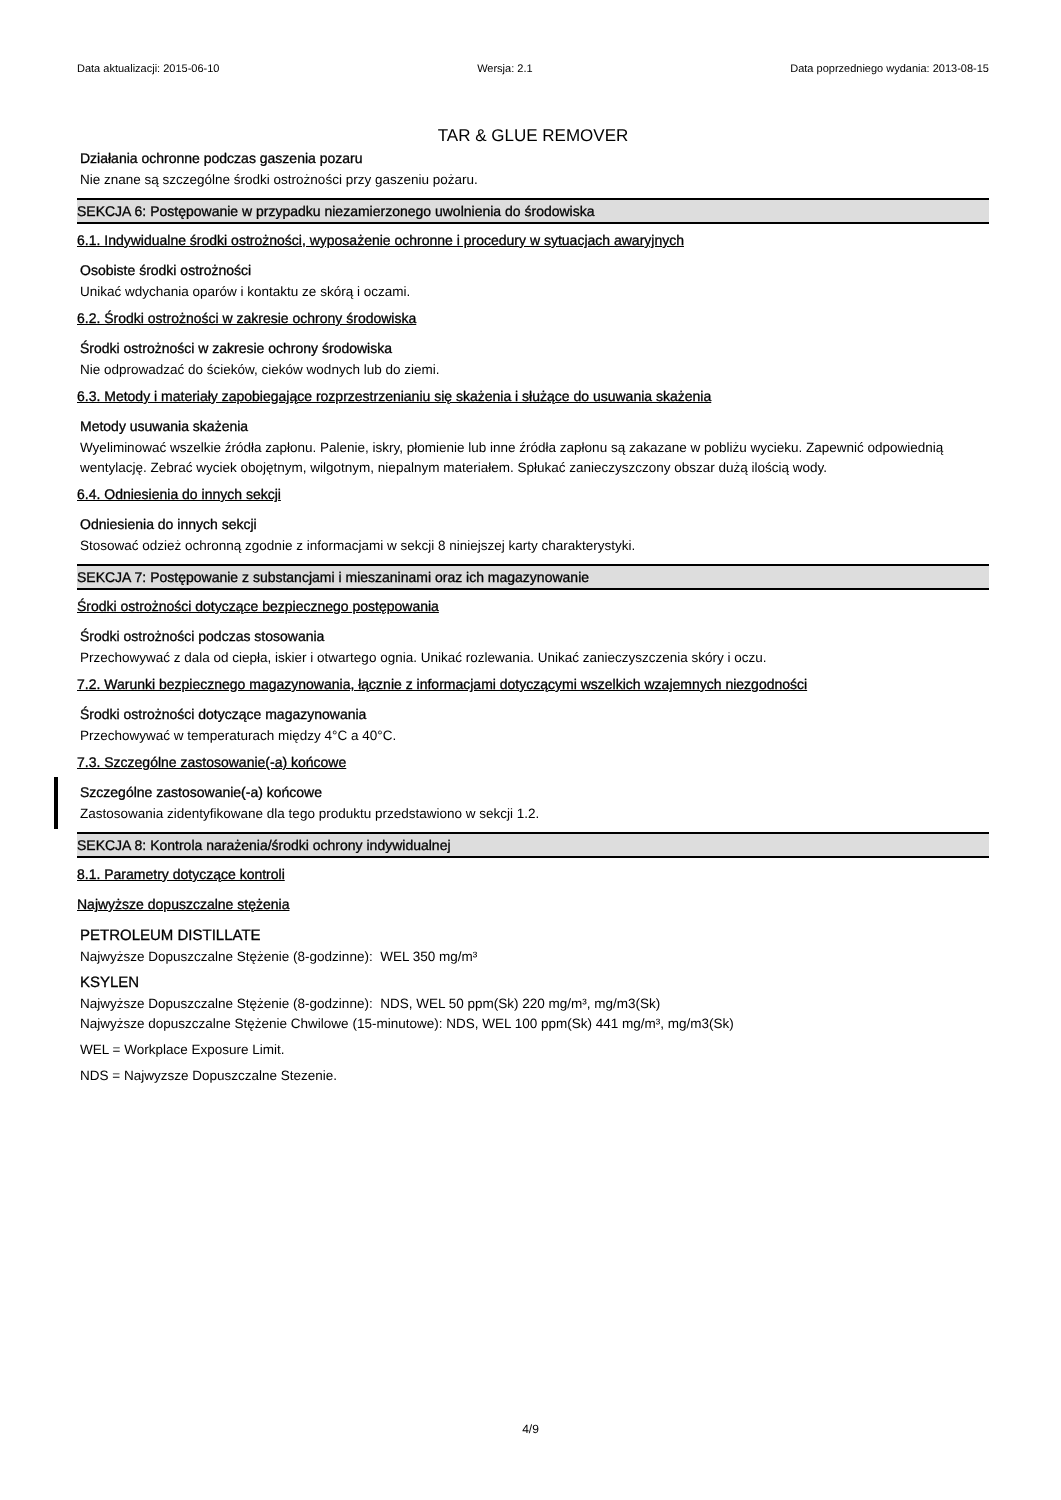Data aktualizacji: 2015-06-10 Wersja: 2.1 Data poprzedniego wydania: 2013-08-15
TAR & GLUE REMOVER
Działania ochronne podczas gaszenia pozaru
Nie znane są szczególne środki ostrożności przy gaszeniu pożaru.
SEKCJA 6: Postępowanie w przypadku niezamierzonego uwolnienia do środowiska
6.1. Indywidualne środki ostrożności, wyposażenie ochronne i procedury w sytuacjach awaryjnych
Osobiste środki ostrożności
Unikać wdychania oparów i kontaktu ze skórą i oczami.
6.2. Środki ostrożności w zakresie ochrony środowiska
Środki ostrożności w zakresie ochrony środowiska
Nie odprowadzać do ścieków, cieków wodnych lub do ziemi.
6.3. Metody i materiały zapobiegające rozprzestrzenianiu się skażenia i służące do usuwania skażenia
Metody usuwania skażenia
Wyeliminować wszelkie źródła zapłonu. Palenie, iskry, płomienie lub inne źródła zapłonu są zakazane w pobliżu wycieku. Zapewnić odpowiednią wentylację. Zebrać wyciek obojętnym, wilgotnym, niepalnym materiałem. Spłukać zanieczyszczony obszar dużą ilością wody.
6.4. Odniesienia do innych sekcji
Odniesienia do innych sekcji
Stosować odzież ochronną zgodnie z informacjami w sekcji 8 niniejszej karty charakterystyki.
SEKCJA 7: Postępowanie z substancjami i mieszaninami oraz ich magazynowanie
Środki ostrożności dotyczące bezpiecznego postępowania
Środki ostrożności podczas stosowania
Przechowywać z dala od ciepła, iskier i otwartego ognia. Unikać rozlewania. Unikać zanieczyszczenia skóry i oczu.
7.2. Warunki bezpiecznego magazynowania, łącznie z informacjami dotyczącymi wszelkich wzajemnych niezgodności
Środki ostrożności dotyczące magazynowania
Przechowywać w temperaturach między 4°C a 40°C.
7.3. Szczególne zastosowanie(-a) końcowe
Szczególne zastosowanie(-a) końcowe
Zastosowania zidentyfikowane dla tego produktu przedstawiono w sekcji 1.2.
SEKCJA 8: Kontrola narażenia/środki ochrony indywidualnej
8.1. Parametry dotyczące kontroli
Najwyższe dopuszczalne stężenia
PETROLEUM DISTILLATE
Najwyższe Dopuszczalne Stężenie (8-godzinne): WEL 350 mg/m³
KSYLEN
Najwyższe Dopuszczalne Stężenie (8-godzinne): NDS, WEL 50 ppm(Sk) 220 mg/m³, mg/m3(Sk)
Najwyższe dopuszczalne Stężenie Chwilowe (15-minutowe): NDS, WEL 100 ppm(Sk) 441 mg/m³, mg/m3(Sk)
WEL = Workplace Exposure Limit.
NDS = Najwyzsze Dopuszczalne Stezenie.
4/9